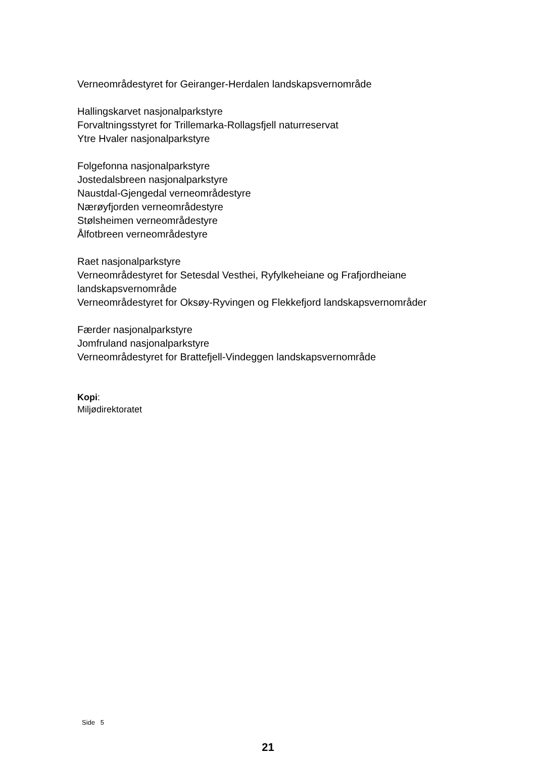Verneområdestyret for Geiranger-Herdalen landskapsvernområde
Hallingskarvet nasjonalparkstyre
Forvaltningsstyret for Trillemarka-Rollagsfjell naturreservat
Ytre Hvaler nasjonalparkstyre
Folgefonna nasjonalparkstyre
Jostedalsbreen nasjonalparkstyre
Naustdal-Gjengedal verneområdestyre
Nærøyfjorden verneområdestyre
Stølsheimen verneområdestyre
Ålfotbreen verneområdestyre
Raet nasjonalparkstyre
Verneområdestyret for Setesdal Vesthei, Ryfylkeheiane og Frafjordheiane landskapsvernområde
Verneområdestyret for Oksøy-Ryvingen og Flekkefjord landskapsvernområder
Færder nasjonalparkstyre
Jomfruland nasjonalparkstyre
Verneområdestyret for Brattefjell-Vindeggen landskapsvernområde
Kopi:
Miljødirektoratet
Side 5
21